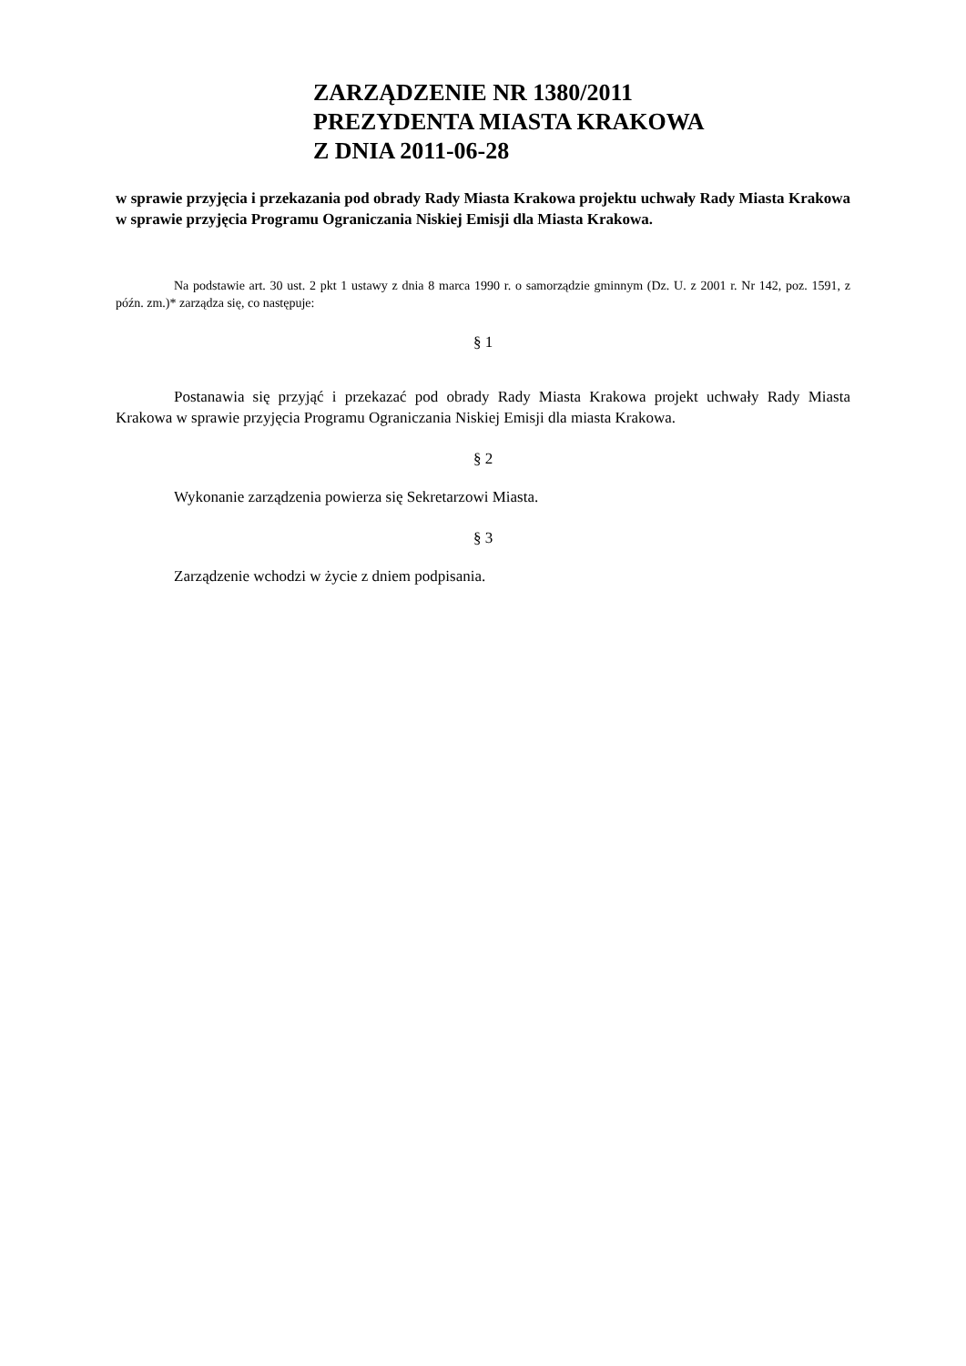ZARZĄDZENIE NR 1380/2011
PREZYDENTA MIASTA KRAKOWA
Z DNIA 2011-06-28
w sprawie przyjęcia i przekazania pod obrady Rady Miasta Krakowa projektu uchwały Rady Miasta Krakowa w sprawie przyjęcia Programu Ograniczania Niskiej Emisji dla Miasta Krakowa.
Na podstawie art. 30 ust. 2 pkt 1 ustawy z dnia 8 marca 1990 r. o samorządzie gminnym (Dz. U. z 2001 r. Nr 142, poz. 1591, z późn. zm.)* zarządza się, co następuje:
§ 1
Postanawia się przyjąć i przekazać pod obrady Rady Miasta Krakowa projekt uchwały Rady Miasta Krakowa w sprawie przyjęcia Programu Ograniczania Niskiej Emisji dla miasta Krakowa.
§ 2
Wykonanie zarządzenia powierza się Sekretarzowi Miasta.
§ 3
Zarządzenie wchodzi w życie z dniem podpisania.